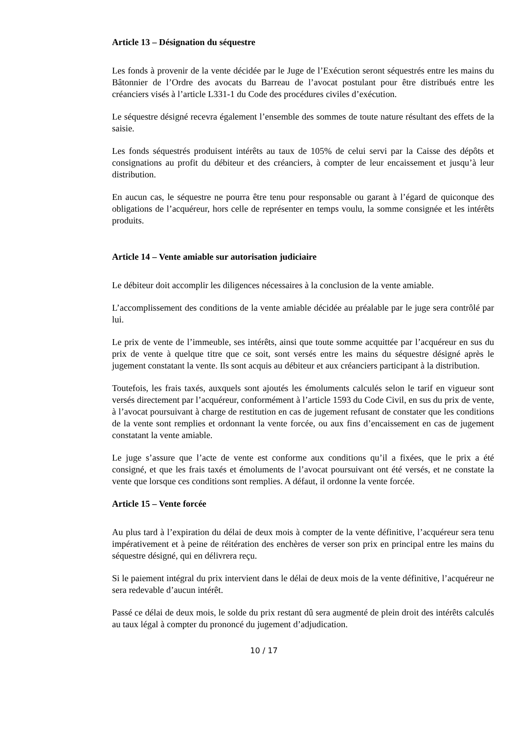Article 13 – Désignation du séquestre
Les fonds à provenir de la vente décidée par le Juge de l’Exécution seront séquestrés entre les mains du Bâtonnier de l’Ordre des avocats du Barreau de l’avocat postulant pour être distribués entre les créanciers visés à l’article L331-1 du Code des procédures civiles d’exécution.
Le séquestre désigné recevra également l’ensemble des sommes de toute nature résultant des effets de la saisie.
Les fonds séquestrés produisent intérêts au taux de 105% de celui servi par la Caisse des dépôts et consignations au profit du débiteur et des créanciers, à compter de leur encaissement et jusqu’à leur distribution.
En aucun cas, le séquestre ne pourra être tenu pour responsable ou garant à l’égard de quiconque des obligations de l’acquéreur, hors celle de représenter en temps voulu, la somme consignée et les intérêts produits.
Article 14 – Vente amiable sur autorisation judiciaire
Le débiteur doit accomplir les diligences nécessaires à la conclusion de la vente amiable.
L’accomplissement des conditions de la vente amiable décidée au préalable par le juge sera contrôlé par lui.
Le prix de vente de l’immeuble, ses intérêts, ainsi que toute somme acquittée par l’acquéreur en sus du prix de vente à quelque titre que ce soit, sont versés entre les mains du séquestre désigné après le jugement constatant la vente. Ils sont acquis au débiteur et aux créanciers participant à la distribution.
Toutefois, les frais taxés, auxquels sont ajoutés les émoluments calculés selon le tarif en vigueur sont versés directement par l’acquéreur, conformément à l’article 1593 du Code Civil, en sus du prix de vente, à l’avocat poursuivant à charge de restitution en cas de jugement refusant de constater que les conditions de la vente sont remplies et ordonnant la vente forcée, ou aux fins d’encaissement en cas de jugement constatant la vente amiable.
Le juge s’assure que l’acte de vente est conforme aux conditions qu’il a fixées, que le prix a été consigné, et que les frais taxés et émoluments de l’avocat poursuivant ont été versés, et ne constate la vente que lorsque ces conditions sont remplies. A défaut, il ordonne la vente forcée.
Article 15 – Vente forcée
Au plus tard à l’expiration du délai de deux mois à compter de la vente définitive, l’acquéreur sera tenu impérativement et à peine de réitération des enchères de verser son prix en principal entre les mains du séquestre désigné, qui en délivrera reçu.
Si le paiement intégral du prix intervient dans le délai de deux mois de la vente définitive, l’acquéreur ne sera redevable d’aucun intérêt.
Passé ce délai de deux mois, le solde du prix restant dû sera augmenté de plein droit des intérêts calculés au taux légal à compter du prononcé du jugement d’adjudication.
10 / 17